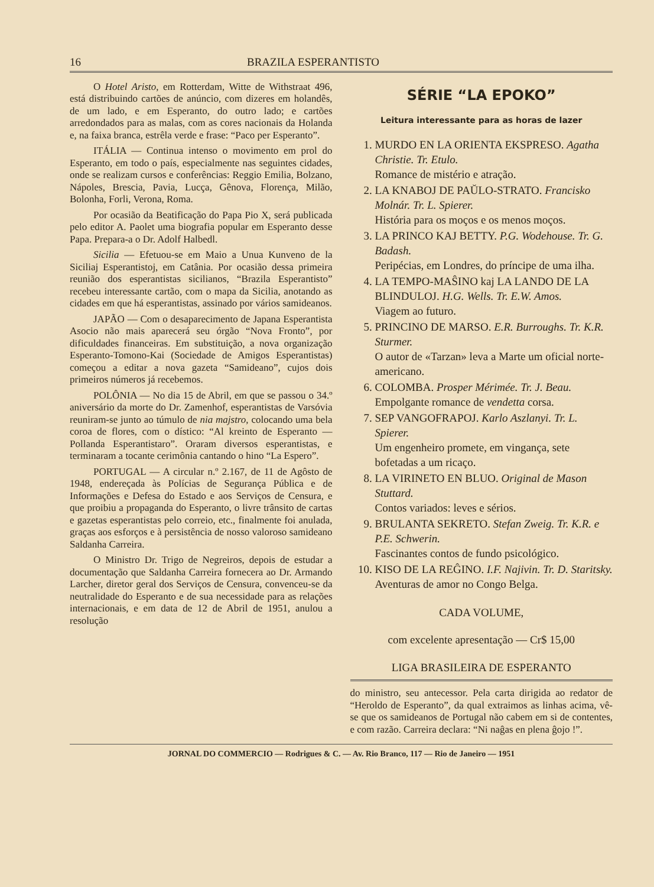16 BRAZILA ESPERANTISTO
O Hotel Aristo, em Rotterdam, Witte de Withstraat 496, está distribuindo cartões de anúncio, com dizeres em holandês, de um lado, e em Esperanto, do outro lado; e cartões arredondados para as malas, com as cores nacionais da Holanda e, na faixa branca, estrêla verde e frase: “Paco per Esperanto”.
ITÁLIA — Continua intenso o movimento em prol do Esperanto, em todo o país, especialmente nas seguintes cidades, onde se realizam cursos e conferências: Reggio Emilia, Bolzano, Nápoles, Brescia, Pavia, Lucça, Gênova, Florença, Milão, Bolonha, Forli, Verona, Roma.
Por ocasião da Beatificação do Papa Pio X, será publicada pelo editor A. Paolet uma biografia popular em Esperanto desse Papa. Prepara-a o Dr. Adolf Halbedl.
Sicilia — Efetuou-se em Maio a Unua Kunveno de la Siciliaj Esperantistoj, em Catânia. Por ocasião dessa primeira reunião dos esperantistas sicilianos, “Brazila Esperantisto” recebeu interessante cartão, com o mapa da Sicilia, anotando as cidades em que há esperantistas, assinado por vários samideanos.
JAPÃO — Com o desaparecimento de Japana Esperantista Asocio não mais aparecerá seu órgão “Nova Fronto”, por dificuldades financeiras. Em substituição, a nova organização Esperanto-Tomono-Kai (Sociedade de Amigos Esperantistas) começou a editar a nova gazeta “Samideano”, cujos dois primeiros números já recebemos.
POLÔNIA — No dia 15 de Abril, em que se passou o 34.º aniversário da morte do Dr. Zamenhof, esperantistas de Varsóvia reuniram-se junto ao túmulo de nia majstro, colocando uma bela coroa de flores, com o dístico: “Al kreinto de Esperanto — Pollanda Esperantistaro”. Oraram diversos esperantistas, e terminaram a tocante cerimônia cantando o hino “La Espero”.
PORTUGAL — A circular n.º 2.167, de 11 de Agôsto de 1948, endereçada às Polícias de Segurança Pública e de Informações e Defesa do Estado e aos Serviços de Censura, e que proibiu a propaganda do Esperanto, o livre trânsito de cartas e gazetas esperantistas pelo correio, etc., finalmente foi anulada, graças aos esforços e à persistência de nosso valoroso samideano Saldanha Carreira.
O Ministro Dr. Trigo de Negreiros, depois de estudar a documentação que Saldanha Carreira fornecera ao Dr. Armando Larcher, diretor geral dos Serviços de Censura, convenceu-se da neutralidade do Esperanto e de sua necessidade para as relações internacionais, e em data de 12 de Abril de 1951, anulou a resolução
SÉRIE “LA EPOKO”
Leitura interessante para as horas de lazer
1. MURDO EN LA ORIENTA EKSPRESO. Agatha Christie. Tr. Etulo.
Romance de mistério e atração.
2. LA KNABOJ DE PAŬLO-STRATO. Francisko Molnár. Tr. L. Spierer.
História para os moços e os menos moços.
3. LA PRINCO KAJ BETTY. P.G. Wodehouse. Tr. G. Badash.
Peripécias, em Londres, do príncipe de uma ilha.
4. LA TEMPO-MAŜINO kaj LA LANDO DE LA BLINDULOJ. H.G. Wells. Tr. E.W. Amos.
Viagem ao futuro.
5. PRINCINO DE MARSO. E.R. Burroughs. Tr. K.R. Sturmer.
O autor de «Tarzan» leva a Marte um oficial norte-americano.
6. COLOMBA. Prosper Mérimée. Tr. J. Beau.
Empolgante romance de vendetta corsa.
7. SEP VANGOFRAPOJ. Karlo Aszlanyi. Tr. L. Spierer.
Um engenheiro promete, em vingança, sete bofetadas a um ricaço.
8. LA VIRINETO EN BLUO. Original de Mason Stuttard.
Contos variados: leves e sérios.
9. BRULANTA SEKRETO. Stefan Zweig. Tr. K.R. e P.E. Schwerin.
Fascinantes contos de fundo psicológico.
10. KISO DE LA REĜINO. I.F. Najivin. Tr. D. Staritsky.
Aventuras de amor no Congo Belga.
CADA VOLUME,
com excelente apresentação — Cr$ 15,00
LIGA BRASILEIRA DE ESPERANTO
do ministro, seu antecessor. Pela carta dirigida ao redator de “Heroldo de Esperanto”, da qual extraimos as linhas acima, vê-se que os samideanos de Portugal não cabem em si de contentes, e com razão. Carreira declara: “Ni naĝas en plena ĝojo !”.
JORNAL DO COMMERCIO — Rodrigues & C. — Av. Rio Branco, 117 — Rio de Janeiro — 1951